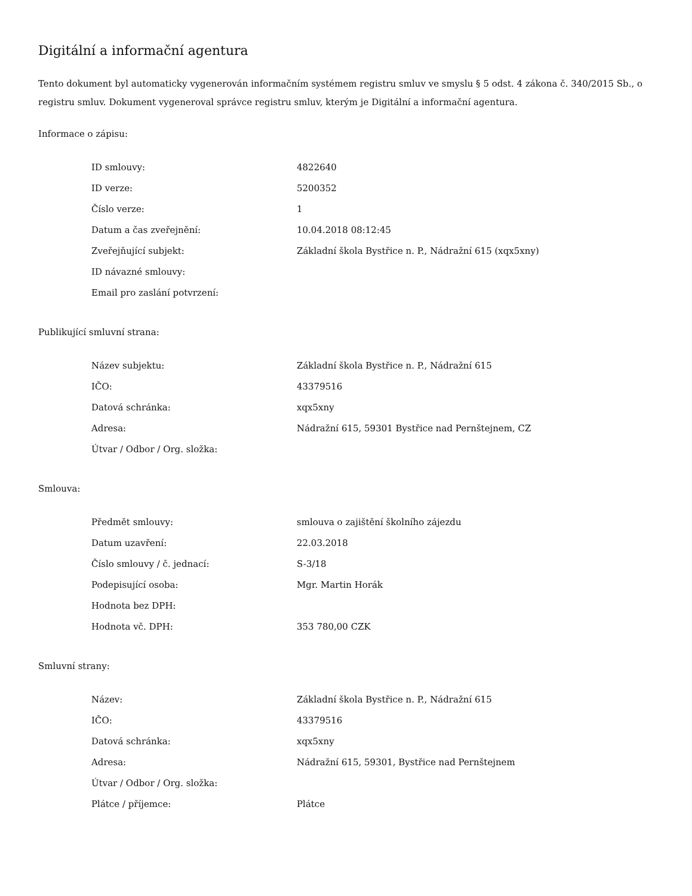Digitální a informační agentura
Tento dokument byl automaticky vygenerován informačním systémem registru smluv ve smyslu § 5 odst. 4 zákona č. 340/2015 Sb., o registru smluv. Dokument vygeneroval správce registru smluv, kterým je Digitální a informační agentura.
Informace o zápisu:
| ID smlouvy: | 4822640 |
| ID verze: | 5200352 |
| Číslo verze: | 1 |
| Datum a čas zveřejnění: | 10.04.2018 08:12:45 |
| Zveřejňující subjekt: | Základní škola Bystřice n. P., Nádražní 615 (xqx5xny) |
| ID návazné smlouvy: | |
| Email pro zaslání potvrzení: | |
Publikující smluvní strana:
| Název subjektu: | Základní škola Bystřice n. P., Nádražní 615 |
| IČO: | 43379516 |
| Datová schránka: | xqx5xny |
| Adresa: | Nádražní 615, 59301 Bystřice nad Pernštejnem, CZ |
| Útvar / Odbor / Org. složka: | |
Smlouva:
| Předmět smlouvy: | smlouva o zajištění školního zájezdu |
| Datum uzavření: | 22.03.2018 |
| Číslo smlouvy / č. jednací: | S-3/18 |
| Podepisující osoba: | Mgr. Martin Horák |
| Hodnota bez DPH: | |
| Hodnota vč. DPH: | 353 780,00 CZK |
Smluvní strany:
| Název: | Základní škola Bystřice n. P., Nádražní 615 |
| IČO: | 43379516 |
| Datová schránka: | xqx5xny |
| Adresa: | Nádražní 615, 59301, Bystřice nad Pernštejnem |
| Útvar / Odbor / Org. složka: | |
| Plátce / příjemce: | Plátce |